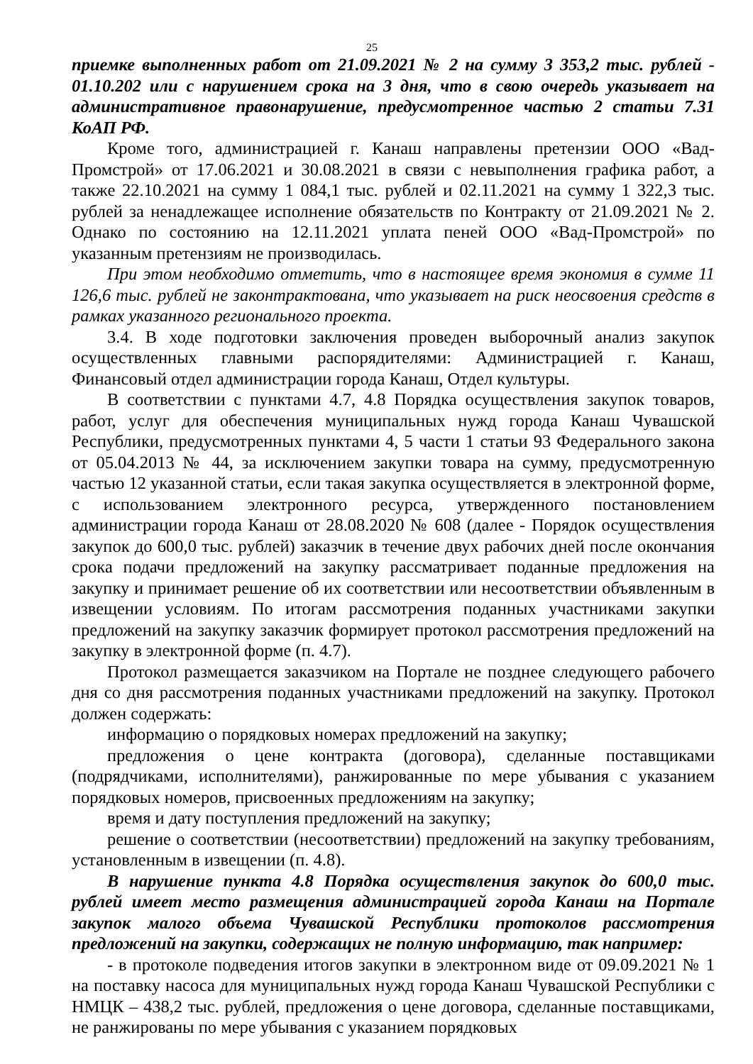25
приемке выполненных работ от 21.09.2021 № 2 на сумму 3 353,2 тыс. рублей - 01.10.202 или с нарушением срока на 3 дня, что в свою очередь указывает на административное правонарушение, предусмотренное частью 2 статьи 7.31 КоАП РФ.
Кроме того, администрацией г. Канаш направлены претензии ООО «Вад-Промстрой» от 17.06.2021 и 30.08.2021 в связи с невыполнения графика работ, а также 22.10.2021 на сумму 1 084,1 тыс. рублей и 02.11.2021 на сумму 1 322,3 тыс. рублей за ненадлежащее исполнение обязательств по Контракту от 21.09.2021 № 2. Однако по состоянию на 12.11.2021 уплата пеней ООО «Вад-Промстрой» по указанным претензиям не производилась.
При этом необходимо отметить, что в настоящее время экономия в сумме 11 126,6 тыс. рублей не законтрактована, что указывает на риск неосвоения средств в рамках указанного регионального проекта.
3.4. В ходе подготовки заключения проведен выборочный анализ закупок осуществленных главными распорядителями: Администрацией г. Канаш, Финансовый отдел администрации города Канаш, Отдел культуры.
В соответствии с пунктами 4.7, 4.8 Порядка осуществления закупок товаров, работ, услуг для обеспечения муниципальных нужд города Канаш Чувашской Республики, предусмотренных пунктами 4, 5 части 1 статьи 93 Федерального закона от 05.04.2013 № 44, за исключением закупки товара на сумму, предусмотренную частью 12 указанной статьи, если такая закупка осуществляется в электронной форме, с использованием электронного ресурса, утвержденного постановлением администрации города Канаш от 28.08.2020 № 608 (далее - Порядок осуществления закупок до 600,0 тыс. рублей) заказчик в течение двух рабочих дней после окончания срока подачи предложений на закупку рассматривает поданные предложения на закупку и принимает решение об их соответствии или несоответствии объявленным в извещении условиям. По итогам рассмотрения поданных участниками закупки предложений на закупку заказчик формирует протокол рассмотрения предложений на закупку в электронной форме (п. 4.7).
Протокол размещается заказчиком на Портале не позднее следующего рабочего дня со дня рассмотрения поданных участниками предложений на закупку. Протокол должен содержать:
информацию о порядковых номерах предложений на закупку;
предложения о цене контракта (договора), сделанные поставщиками (подрядчиками, исполнителями), ранжированные по мере убывания с указанием порядковых номеров, присвоенных предложениям на закупку;
время и дату поступления предложений на закупку;
решение о соответствии (несоответствии) предложений на закупку требованиям, установленным в извещении (п. 4.8).
В нарушение пункта 4.8 Порядка осуществления закупок до 600,0 тыс. рублей имеет место размещения администрацией города Канаш на Портале закупок малого объема Чувашской Республики протоколов рассмотрения предложений на закупки, содержащих не полную информацию, так например:
- в протоколе подведения итогов закупки в электронном виде от 09.09.2021 № 1 на поставку насоса для муниципальных нужд города Канаш Чувашской Республики с НМЦК – 438,2 тыс. рублей, предложения о цене договора, сделанные поставщиками, не ранжированы по мере убывания с указанием порядковых